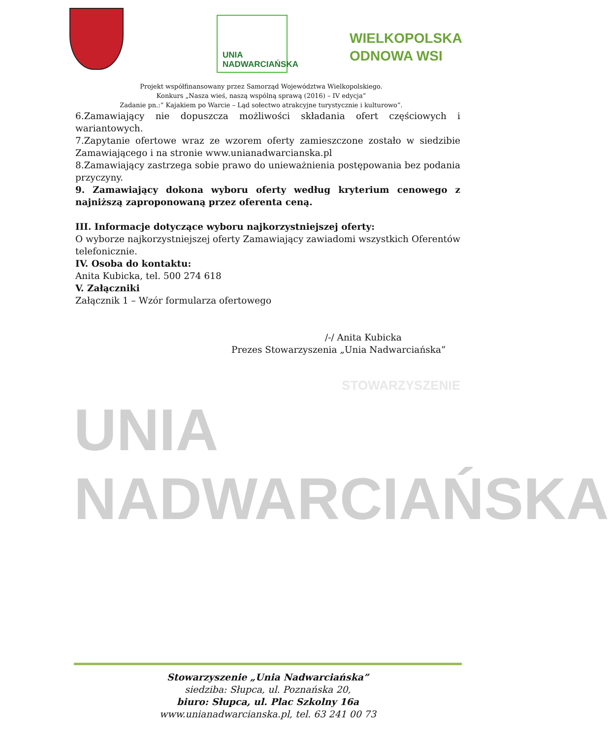UNIA
NADWARCIAŃSKA
WIELKOPOLSKA
ODNOWA WSI
Projekt współfinansowany przez Samorząd Województwa Wielkopolskiego.
Konkurs „Nasza wieś, naszą wspólną sprawą (2016) – IV edycja”
Zadanie pn.:“ Kajakiem po Warcie – Ląd sołectwo atrakcyjne turystycznie i kulturowo”.
6.Zamawiający nie dopuszcza możliwości składania ofert częściowych i wariantowych.
7.Zapytanie ofertowe wraz ze wzorem oferty zamieszczone zostało w siedzibie Zamawiającego i na stronie www.unianadwarcianska.pl
8.Zamawiający zastrzega sobie prawo do unieważnienia postępowania bez podania przyczyny.
9. Zamawiający dokona wyboru oferty według kryterium cenowego z najniższą zaproponowaną przez oferenta ceną.
III. Informacje dotyczące wyboru najkorzystniejszej oferty:
O wyborze najkorzystniejszej oferty Zamawiający zawiadomi wszystkich Oferentów telefonicznie.
IV. Osoba do kontaktu:
Anita Kubicka, tel. 500 274 618
V. Załączniki
Załącznik 1 – Wzór formularza ofertowego
/-/ Anita Kubicka
Prezes Stowarzyszenia „Unia Nadwarciańska”
STOWARZYSZENIE
UNIA
NADWARCIAŃSKA
Stowarzyszenie „Unia Nadwarciańska”
siedziba: Słupca, ul. Poznańska 20,
biuro: Słupca, ul. Plac Szkolny 16a
www.unianadwarcianska.pl, tel. 63 241 00 73